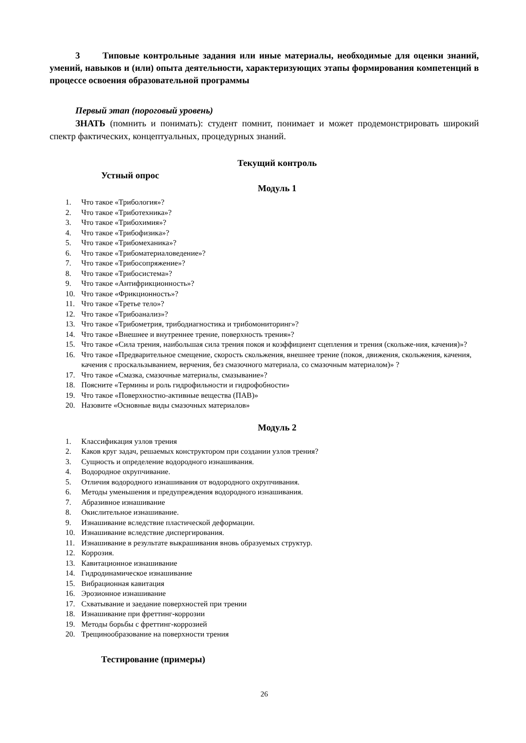3 Типовые контрольные задания или иные материалы, необходимые для оценки знаний, умений, навыков и (или) опыта деятельности, характеризующих этапы формирования компетенций в процессе освоения образовательной программы
Первый этап (пороговый уровень)
ЗНАТЬ (помнить и понимать): студент помнит, понимает и может продемонстрировать широкий спектр фактических, концептуальных, процедурных знаний.
Текущий контроль
Устный опрос
Модуль 1
1. Что такое «Трибология»?
2. Что такое «Триботехника»?
3. Что такое «Трибохимия»?
4. Что такое «Трибофизика»?
5. Что такое «Трибомеханика»?
6. Что такое «Трибоматериаловедение»?
7. Что такое «Трибосопряжение»?
8. Что такое «Трибосистема»?
9. Что такое «Антифрикционность»?
10. Что такое «Фрикционность»?
11. Что такое «Третье тело»?
12. Что такое «Трибоанализ»?
13. Что такое «Трибометрия, трибодиагностика и трибомониторинг»?
14. Что такое «Внешнее и внутреннее трение, поверхность трения»?
15. Что такое «Сила трения, наибольшая сила трения покоя и коэффициент сцепления и трения (скольже-ния, качения)»?
16. Что такое «Предварительное смещение, скорость скольжения, внешнее трение (покоя, движения, скольжения, качения, качения с проскальзыванием, верчения, без смазочного материала, со смазочным материалом)» ?
17. Что такое «Смазка, смазочные материалы, смазывание»?
18. Поясните «Термины и роль гидрофильности и гидрофобности»
19. Что такое «Поверхностно-активные вещества (ПАВ)»
20. Назовите «Основные виды смазочных материалов»
Модуль 2
1. Классификация узлов трения
2. Каков круг задач, решаемых конструктором при создании узлов трения?
3. Сущность и определение водородного изнашивания.
4. Водородное охрупчивание.
5. Отличия водородного изнашивания от водородного охрупчивания.
6. Методы уменьшения и предупреждения водородного изнашивания.
7. Абразивное изнашивание
8. Окислительное изнашивание.
9. Изнашивание вследствие пластической деформации.
10. Изнашивание вследствие диспергирования.
11. Изнашивание в результате выкрашивания вновь образуемых структур.
12. Коррозия.
13. Кавитационное изнашивание
14. Гидродинамическое изнашивание
15. Вибрационная кавитация
16. Эрозионное изнашивание
17. Схватывание и заедание поверхностей при трении
18. Изнашивание при фреттинг-коррозии
19. Методы борьбы с фреттинг-коррозией
20. Трещинообразование на поверхности трения
Тестирование (примеры)
26